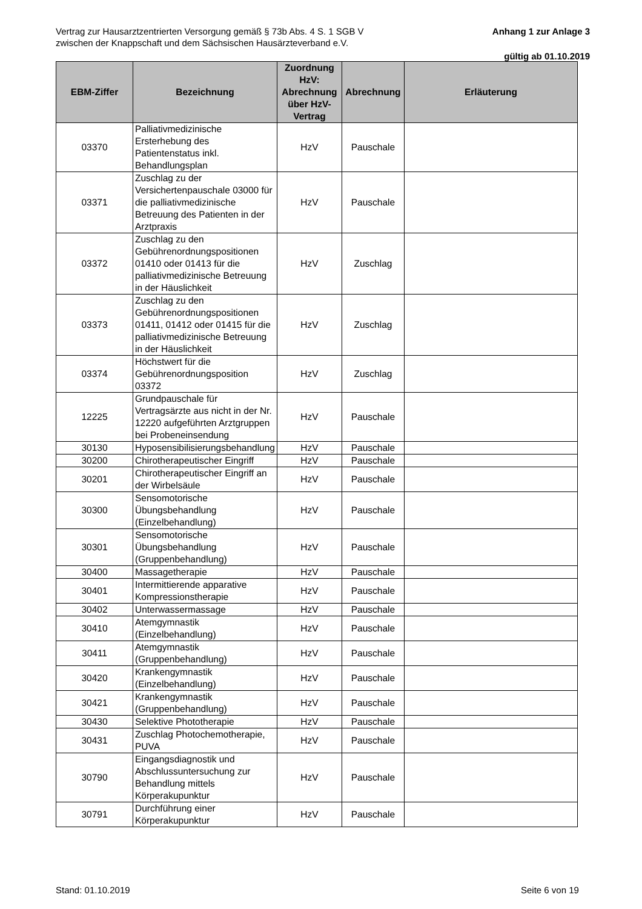Vertrag zur Hausarztzentrierten Versorgung gemäß § 73b Abs. 4 S. 1 SGB V
zwischen der Knappschaft und dem Sächsischen Hausärzteverband e.V.
Anhang 1 zur Anlage 3
gültig ab 01.10.2019
| EBM-Ziffer | Bezeichnung | Zuordnung HzV: Abrechnung über HzV-Vertrag | Abrechnung | Erläuterung |
| --- | --- | --- | --- | --- |
| 03370 | Palliativmedizinische Ersterhebung des Patientenstatus inkl. Behandlungsplan | HzV | Pauschale | |
| 03371 | Zuschlag zu der Versichertenpauschale 03000 für die palliativmedizinische Betreuung des Patienten in der Arztpraxis | HzV | Pauschale | |
| 03372 | Zuschlag zu den Gebührenordnungspositionen 01410 oder 01413 für die palliativmedizinische Betreuung in der Häuslichkeit | HzV | Zuschlag | |
| 03373 | Zuschlag zu den Gebührenordnungspositionen 01411, 01412 oder 01415 für die palliativmedizinische Betreuung in der Häuslichkeit | HzV | Zuschlag | |
| 03374 | Höchstwert für die Gebührenordnungsposition 03372 | HzV | Zuschlag | |
| 12225 | Grundpauschale für Vertragsärzte aus nicht in der Nr. 12220 aufgeführten Arztgruppen bei Probeneinsendung | HzV | Pauschale | |
| 30130 | Hyposensibilisierungsbehandlung | HzV | Pauschale | |
| 30200 | Chirotherapeutischer Eingriff | HzV | Pauschale | |
| 30201 | Chirotherapeutischer Eingriff an der Wirbelsäule | HzV | Pauschale | |
| 30300 | Sensomotorische Übungsbehandlung (Einzelbehandlung) | HzV | Pauschale | |
| 30301 | Sensomotorische Übungsbehandlung (Gruppenbehandlung) | HzV | Pauschale | |
| 30400 | Massagetherapie | HzV | Pauschale | |
| 30401 | Intermittierende apparative Kompressionstherapie | HzV | Pauschale | |
| 30402 | Unterwassermassage | HzV | Pauschale | |
| 30410 | Atemgymnastik (Einzelbehandlung) | HzV | Pauschale | |
| 30411 | Atemgymnastik (Gruppenbehandlung) | HzV | Pauschale | |
| 30420 | Krankengymnastik (Einzelbehandlung) | HzV | Pauschale | |
| 30421 | Krankengymnastik (Gruppenbehandlung) | HzV | Pauschale | |
| 30430 | Selektive Phototherapie | HzV | Pauschale | |
| 30431 | Zuschlag Photochemotherapie, PUVA | HzV | Pauschale | |
| 30790 | Eingangsdiagnostik und Abschlussuntersuchung zur Behandlung mittels Körperakupunktur | HzV | Pauschale | |
| 30791 | Durchführung einer Körperakupunktur | HzV | Pauschale | |
Stand: 01.10.2019 Seite 6 von 19